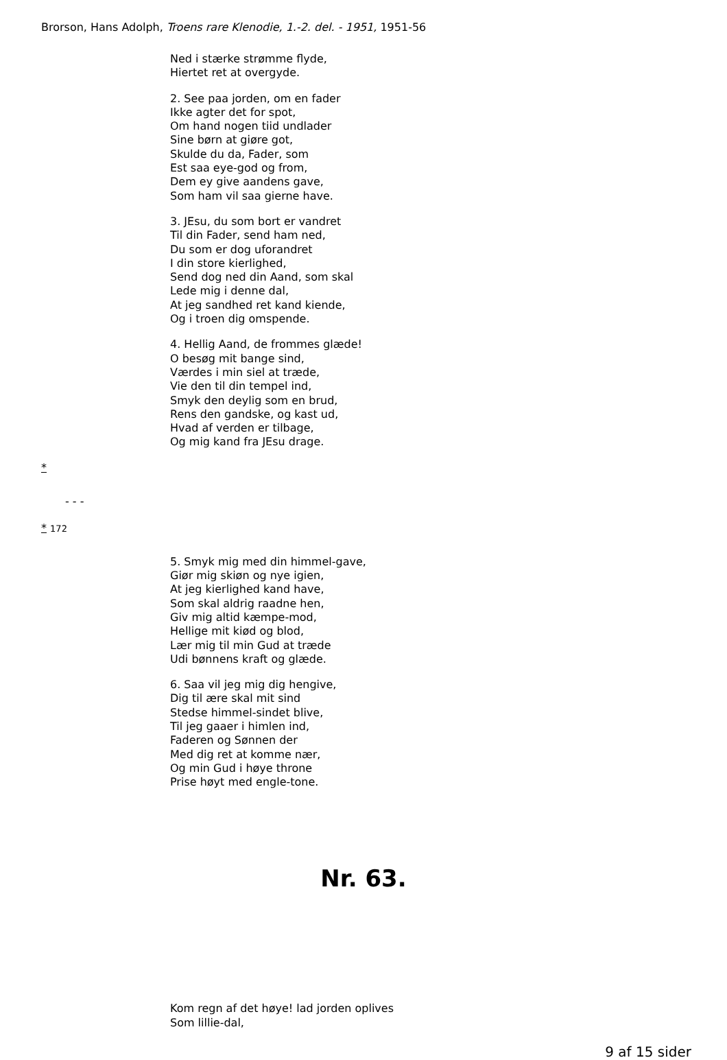Brorson, Hans Adolph, Troens rare Klenodie, 1.-2. del. - 1951, 1951-56
Ned i stærke strømme flyde,
Hiertet ret at overgyde.
2. See paa jorden, om en fader
Ikke agter det for spot,
Om hand nogen tiid undlader
Sine børn at giøre got,
Skulde du da, Fader, som
Est saa eye-god og from,
Dem ey give aandens gave,
Som ham vil saa gierne have.
3. JEsu, du som bort er vandret
Til din Fader, send ham ned,
Du som er dog uforandret
I din store kierlighed,
Send dog ned din Aand, som skal
Lede mig i denne dal,
At jeg sandhed ret kand kiende,
Og i troen dig omspende.
4. Hellig Aand, de frommes glæde!
O besøg mit bange sind,
Værdes i min siel at træde,
Vie den til din tempel ind,
Smyk den deylig som en brud,
Rens den gandske, og kast ud,
Hvad af verden er tilbage,
Og mig kand fra JEsu drage.
*
- - -
* 172
5. Smyk mig med din himmel-gave,
Giør mig skiøn og nye igien,
At jeg kierlighed kand have,
Som skal aldrig raadne hen,
Giv mig altid kæmpe-mod,
Hellige mit kiød og blod,
Lær mig til min Gud at træde
Udi bønnens kraft og glæde.
6. Saa vil jeg mig dig hengive,
Dig til ære skal mit sind
Stedse himmel-sindet blive,
Til jeg gaaer i himlen ind,
Faderen og Sønnen der
Med dig ret at komme nær,
Og min Gud i høye throne
Prise høyt med engle-tone.
Nr. 63.
Kom regn af det høye! lad jorden oplives
Som lillie-dal,
9 af 15 sider